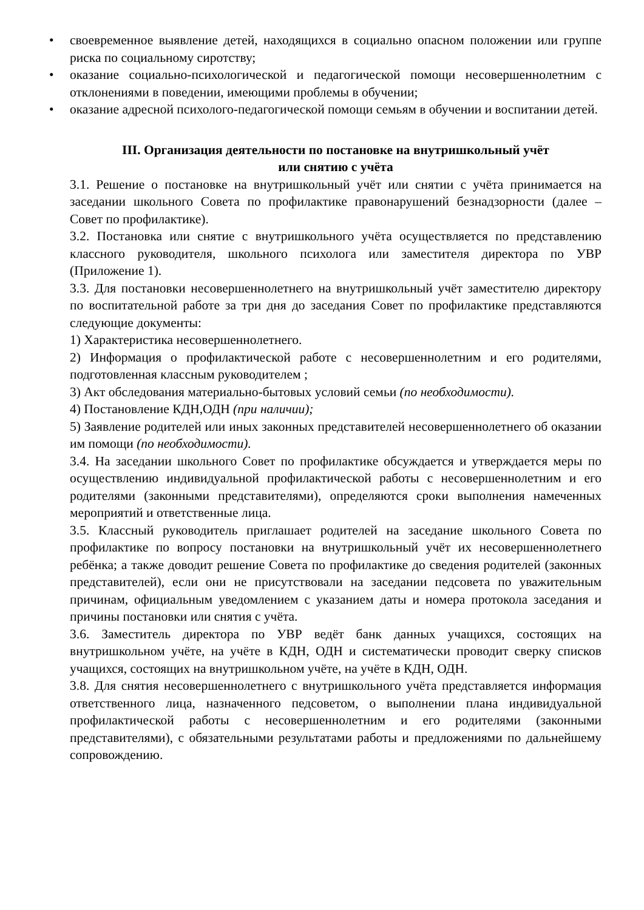• своевременное выявление детей, находящихся в социально опасном положении или группе риска по социальному сиротству;
• оказание социально-психологической и педагогической помощи несовершеннолетним с отклонениями в поведении, имеющими проблемы в обучении;
• оказание адресной психолого-педагогической помощи семьям в обучении и воспитании детей.
III. Организация деятельности по постановке на внутришкольный учёт
или снятию с учёта
3.1. Решение о постановке на внутришкольный учёт или снятии с учёта принимается на заседании школьного Совета по профилактике правонарушений безнадзорности (далее – Совет по профилактике).
3.2. Постановка или снятие с внутришкольного учёта осуществляется по представлению классного руководителя, школьного психолога или заместителя директора по УВР (Приложение 1).
3.3. Для постановки несовершеннолетнего на внутришкольный учёт заместителю директору по воспитательной работе за три дня до заседания Совет по профилактике представляются следующие документы:
1) Характеристика несовершеннолетнего.
2) Информация о профилактической работе с несовершеннолетним и его родителями, подготовленная классным руководителем ;
3) Акт обследования материально-бытовых условий семьи (по необходимости).
4) Постановление КДН,ОДН (при наличии);
5) Заявление родителей или иных законных представителей несовершеннолетнего об оказании им помощи (по необходимости).
3.4. На заседании школьного Совет по профилактике обсуждается и утверждается меры по осуществлению индивидуальной профилактической работы с несовершеннолетним и его родителями (законными представителями), определяются сроки выполнения намеченных мероприятий и ответственные лица.
3.5. Классный руководитель приглашает родителей на заседание школьного Совета по профилактике по вопросу постановки на внутришкольный учёт их несовершеннолетнего ребёнка; а также доводит решение Совета по профилактике до сведения родителей (законных представителей), если они не присутствовали на заседании педсовета по уважительным причинам, официальным уведомлением с указанием даты и номера протокола заседания и причины постановки или снятия с учёта.
3.6. Заместитель директора по УВР ведёт банк данных учащихся, состоящих на внутришкольном учёте, на учёте в КДН, ОДН и систематически проводит сверку списков учащихся, состоящих на внутришкольном учёте, на учёте в КДН, ОДН.
3.8. Для снятия несовершеннолетнего с внутришкольного учёта представляется информация ответственного лица, назначенного педсоветом, о выполнении плана индивидуальной профилактической работы с несовершеннолетним и его родителями (законными представителями), с обязательными результатами работы и предложениями по дальнейшему сопровождению.